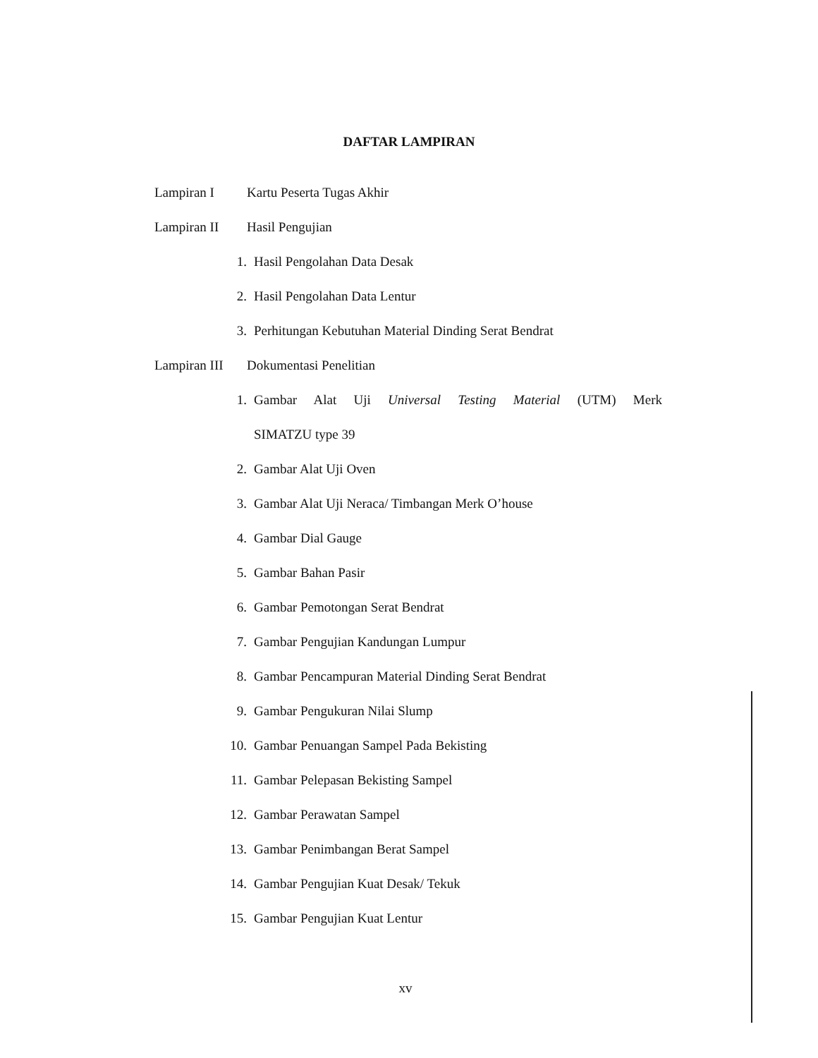DAFTAR LAMPIRAN
Lampiran I Kartu Peserta Tugas Akhir
Lampiran II Hasil Pengujian
1. Hasil Pengolahan Data Desak
2. Hasil Pengolahan Data Lentur
3. Perhitungan Kebutuhan Material Dinding Serat Bendrat
Lampiran III
Dokumentasi Penelitian
1. Gambar Alat Uji Universal Testing Material (UTM) Merk
SIMATZU type 39
2. Gambar Alat Uji Oven
3. Gambar Alat Uji Neraca/ Timbangan Merk O’house
4. Gambar Dial Gauge
5. Gambar Bahan Pasir
6. Gambar Pemotongan Serat Bendrat
7. Gambar Pengujian Kandungan Lumpur
8. Gambar Pencampuran Material Dinding Serat Bendrat
9. Gambar Pengukuran Nilai Slump
10. Gambar Penuangan Sampel Pada Bekisting
11. Gambar Pelepasan Bekisting Sampel
12. Gambar Perawatan Sampel
13. Gambar Penimbangan Berat Sampel
14. Gambar Pengujian Kuat Desak/ Tekuk
15. Gambar Pengujian Kuat Lentur
xv